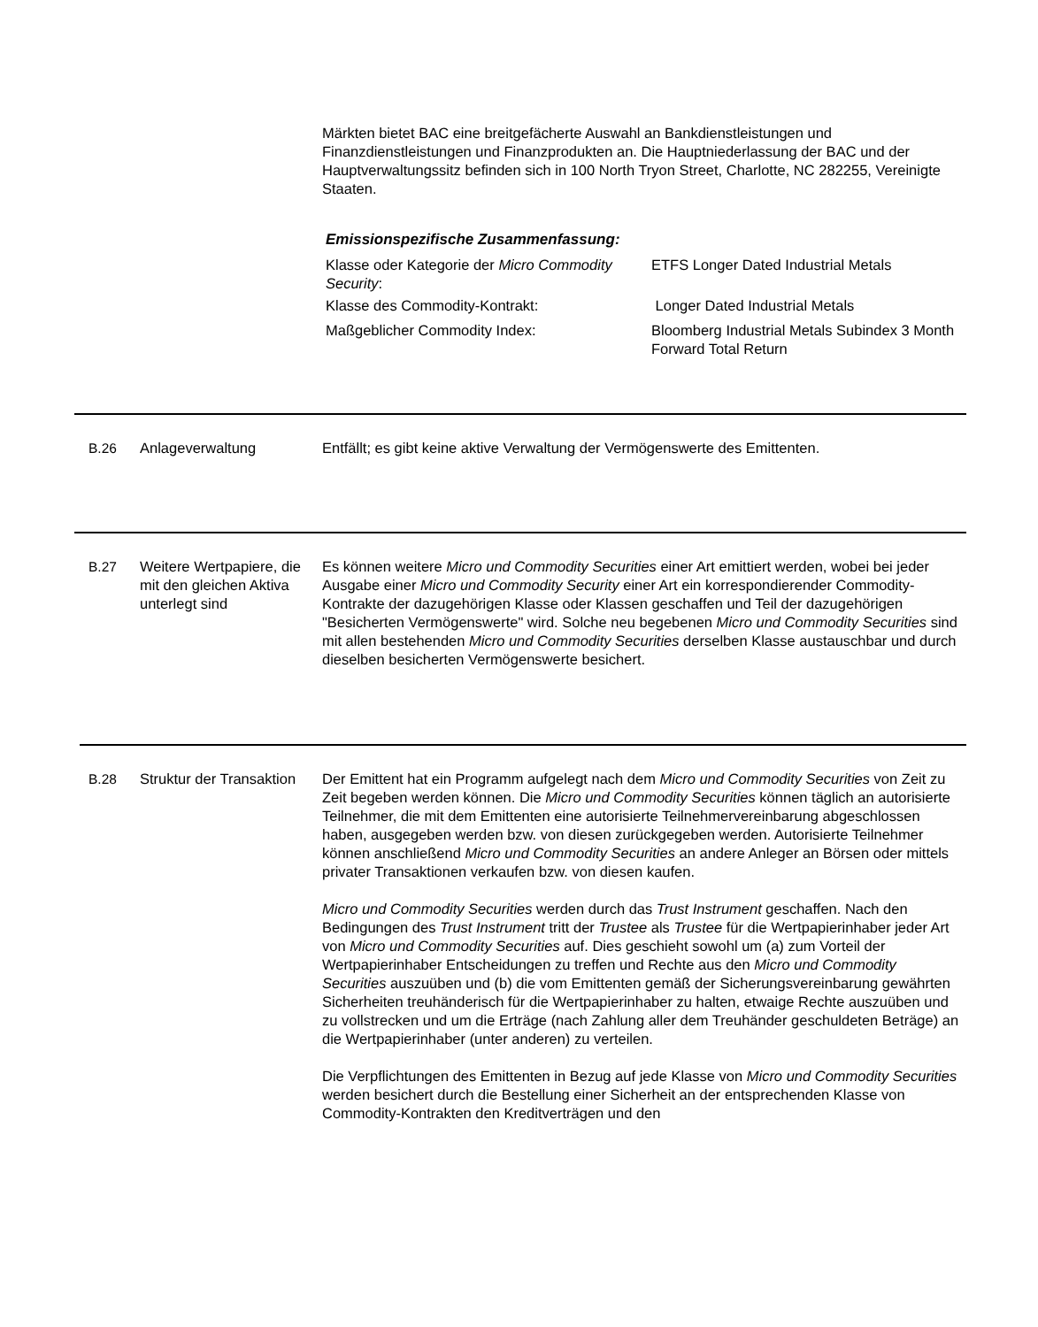Märkten bietet BAC eine breitgefächerte Auswahl an Bankdienstleistungen und Finanzdienstleistungen und Finanzprodukten an. Die Hauptniederlassung der BAC und der Hauptverwaltungssitz befinden sich in 100 North Tryon Street, Charlotte, NC 282255, Vereinigte Staaten.
Emissionspezifische Zusammenfassung:
| Klasse oder Kategorie der Micro Commodity Security : | ETFS Longer Dated Industrial Metals |
| Klasse des Commodity-Kontrakt: | Longer Dated Industrial Metals |
| Maßgeblicher Commodity Index: | Bloomberg Industrial Metals Subindex 3 Month Forward Total Return |
B.26 Anlageverwaltung Entfällt; es gibt keine aktive Verwaltung der Vermögenswerte des Emittenten.
B.27 Weitere Wertpapiere, die mit den gleichen Aktiva unterlegt sind
Es können weitere Micro und Commodity Securities einer Art emittiert werden, wobei bei jeder Ausgabe einer Micro und Commodity Security einer Art ein korrespondierender Commodity-Kontrakte der dazugehörigen Klasse oder Klassen geschaffen und Teil der dazugehörigen "Besicherten Vermögenswerte" wird. Solche neu begebenen Micro und Commodity Securities sind mit allen bestehenden Micro und Commodity Securities derselben Klasse austauschbar und durch dieselben besicherten Vermögenswerte besichert.
B.28 Struktur der Transaktion
Der Emittent hat ein Programm aufgelegt nach dem Micro und Commodity Securities von Zeit zu Zeit begeben werden können. Die Micro und Commodity Securities können täglich an autorisierte Teilnehmer, die mit dem Emittenten eine autorisierte Teilnehmervereinbarung abgeschlossen haben, ausgegeben werden bzw. von diesen zurückgegeben werden. Autorisierte Teilnehmer können anschließend Micro und Commodity Securities an andere Anleger an Börsen oder mittels privater Transaktionen verkaufen bzw. von diesen kaufen.
Micro und Commodity Securities werden durch das Trust Instrument geschaffen. Nach den Bedingungen des Trust Instrument tritt der Trustee als Trustee für die Wertpapierinhaber jeder Art von Micro und Commodity Securities auf. Dies geschieht sowohl um (a) zum Vorteil der Wertpapierinhaber Entscheidungen zu treffen und Rechte aus den Micro und Commodity Securities auszuüben und (b) die vom Emittenten gemäß der Sicherungsvereinbarung gewährten Sicherheiten treuhänderisch für die Wertpapierinhaber zu halten, etwaige Rechte auszuüben und zu vollstrecken und um die Erträge (nach Zahlung aller dem Treuhänder geschuldeten Beträge) an die Wertpapierinhaber (unter anderen) zu verteilen.
Die Verpflichtungen des Emittenten in Bezug auf jede Klasse von Micro und Commodity Securities werden besichert durch die Bestellung einer Sicherheit an der entsprechenden Klasse von Commodity-Kontrakten den Kreditverträgen und den